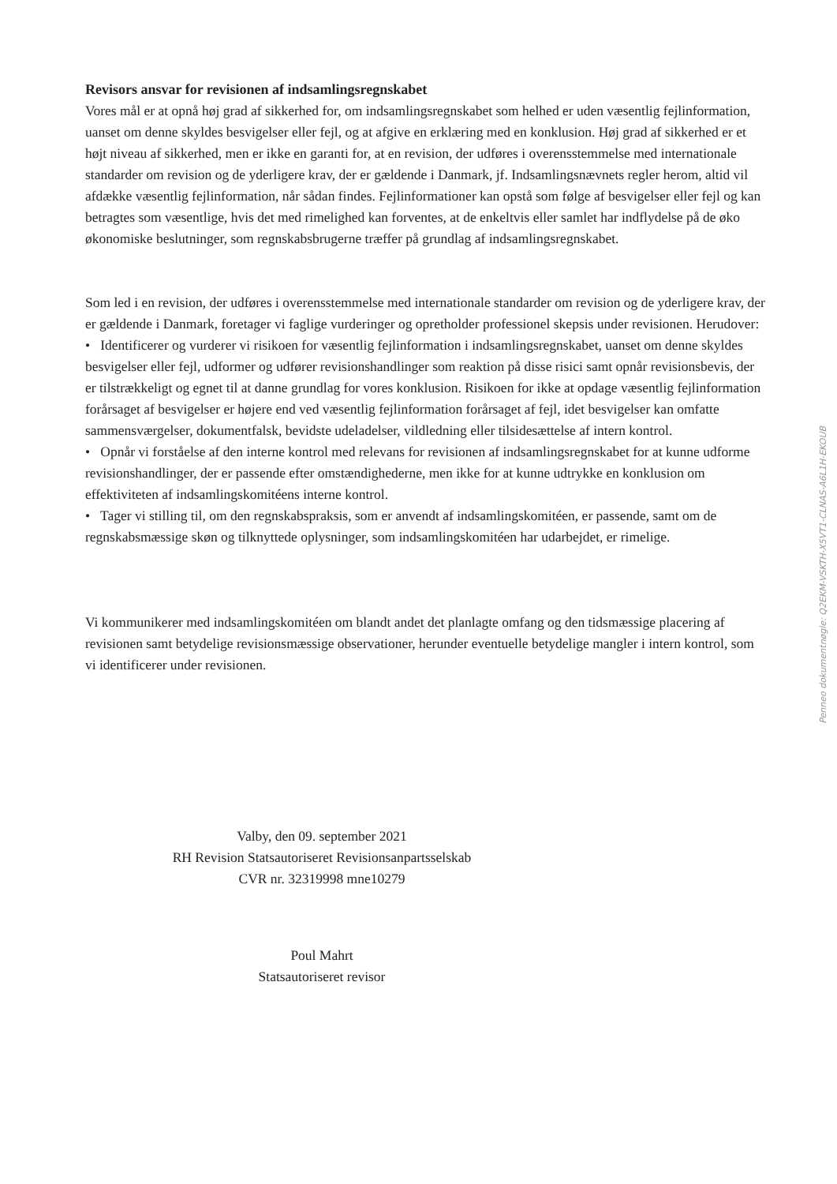Revisors ansvar for revisionen af indsamlingsregnskabet
Vores mål er at opnå høj grad af sikkerhed for, om indsamlingsregnskabet som helhed er uden væsentlig fejlinformation, uanset om denne skyldes besvigelser eller fejl, og at afgive en erklæring med en konklusion. Høj grad af sikkerhed er et højt niveau af sikkerhed, men er ikke en garanti for, at en revision, der udføres i overensstemmelse med internationale standarder om revision og de yderligere krav, der er gældende i Danmark, jf. Indsamlingsnævnets regler herom, altid vil afdække væsentlig fejlinformation, når sådan findes. Fejlinformationer kan opstå som følge af besvigelser eller fejl og kan betragtes som væsentlige, hvis det med rimelighed kan forventes, at de enkeltvis eller samlet har indflydelse på de øko økonomiske beslutninger, som regnskabsbrugerne træffer på grundlag af indsamlingsregnskabet.
Som led i en revision, der udføres i overensstemmelse med internationale standarder om revision og de yderligere krav, der er gældende i Danmark, foretager vi faglige vurderinger og opretholder professionel skepsis under revisionen. Herudover:
• Identificerer og vurderer vi risikoen for væsentlig fejlinformation i indsamlingsregnskabet, uanset om denne skyldes besvigelser eller fejl, udformer og udfører revisionshandlinger som reaktion på disse risici samt opnår revisionsbevis, der er tilstrækkeligt og egnet til at danne grundlag for vores konklusion. Risikoen for ikke at opdage væsentlig fejlinformation forårsaget af besvigelser er højere end ved væsentlig fejlinformation forårsaget af fejl, idet besvigelser kan omfatte sammensværgelser, dokumentfalsk, bevidste udeladelser, vildledning eller tilsidesættelse af intern kontrol.
• Opnår vi forståelse af den interne kontrol med relevans for revisionen af indsamlingsregnskabet for at kunne udforme revisionshandlinger, der er passende efter omstændighederne, men ikke for at kunne udtrykke en konklusion om effektiviteten af indsamlingskomitéens interne kontrol.
• Tager vi stilling til, om den regnskabspraksis, som er anvendt af indsamlingskomitéen, er passende, samt om de regnskabsmæssige skøn og tilknyttede oplysninger, som indsamlingskomitéen har udarbejdet, er rimelige.
Vi kommunikerer med indsamlingskomitéen om blandt andet det planlagte omfang og den tidsmæssige placering af revisionen samt betydelige revisionsmæssige observationer, herunder eventuelle betydelige mangler i intern kontrol, som vi identificerer under revisionen.
Valby, den 09. september 2021
RH Revision Statsautoriseret Revisionsanpartsselskab
CVR nr. 32319998 mne10279
Poul Mahrt
Statsautoriseret revisor
Penneo dokumentnøgle: Q2EKM-VSKTH-X5VT1-CLNAS-A6L1H-EKOUB